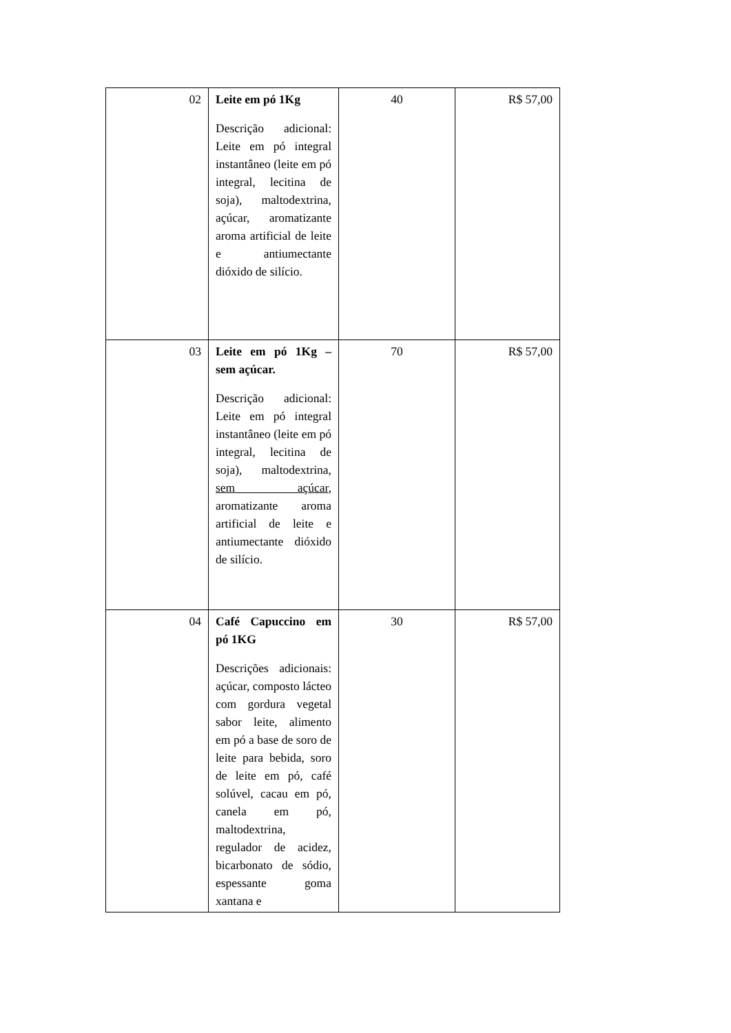| 02 | Leite em pó 1Kg Descrição adicional: Leite em pó integral instantâneo (leite em pó integral, lecitina de soja), maltodextrina, açúcar, aromatizante aroma artificial de leite e antiumectante dióxido de silício. | 40 | R$ 57,00 |
| 03 | Leite em pó 1Kg – sem açúcar. Descrição adicional: Leite em pó integral instantâneo (leite em pó integral, lecitina de soja), maltodextrina, sem açúcar , aromatizante aroma artificial de leite e antiumectante dióxido de silício. | 70 | R$ 57,00 |
| 04 | Café Capuccino em pó 1KG Descrições adicionais: açúcar, composto lácteo com gordura vegetal sabor leite, alimento em pó a base de soro de leite para bebida, soro de leite em pó, café solúvel, cacau em pó, canela em pó, maltodextrina, regulador de acidez, bicarbonato de sódio, espessante goma xantana e | 30 | R$ 57,00 |